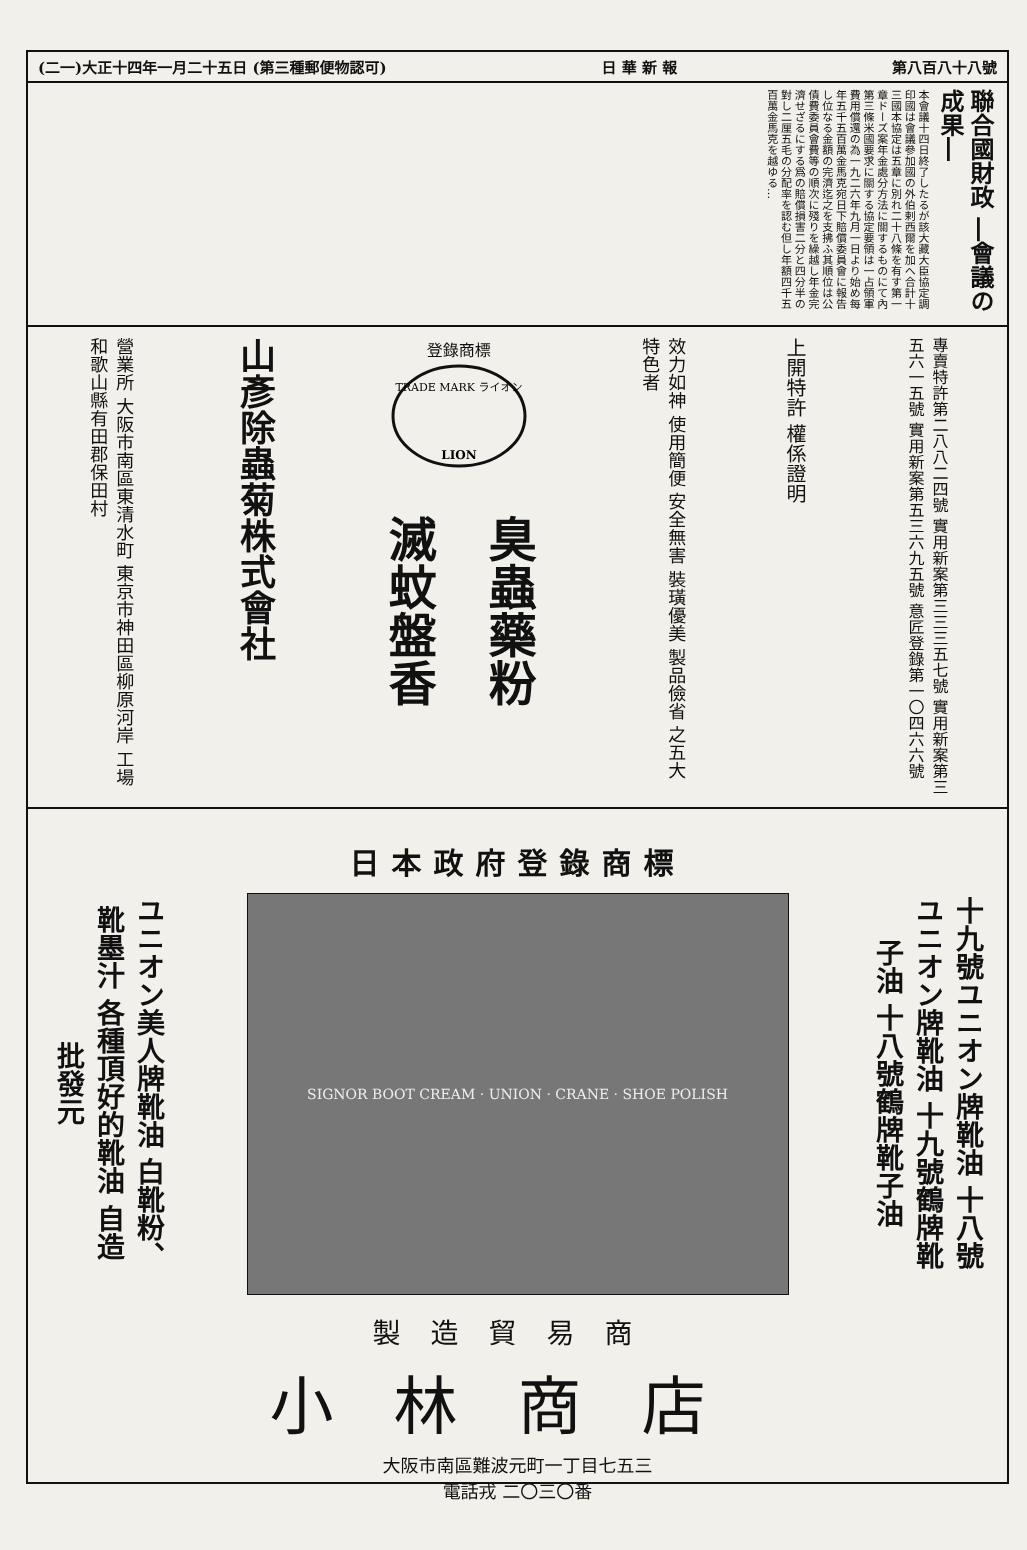(二一)大正十四年一月二十五日 (第三種郵便物認可) 日 華 新 報 第八百八十八號
聯合國財政 ―會議の成果―
本會議十四日終了したるが該大藏大臣協定調印國は會議參加國の外伯剌西爾を加へ合計十三國本協定は五章に別れ二十八條を有す第一章ドーズ案年金處分方法に關するものにて內第三條米國要求に關する協定要領は一占領軍費用償還の為一九二六年九月一日より始め每年五千五百萬金馬克宛日下賠償委員會に報告し位なる金額の完濟迄之を支拂ふ其順位は公債費委員會費等の順次に殘りを繰越し年金完濟せざるにする爲の賠償損害二分と四分半の對し二厘五毛の分配率を認む但し年額四千五百萬金馬克を越ゆる…
專賣特許第二八八二四號 實用新案第三三三五七號 實用新案第三五六一五號 實用新案第五三六九五號 意匠登錄第一〇四六六號
上開特許 權係證明
效力如神 使用簡便 安全無害 裝璜優美 製品儉省 之五大特色者
登錄商標
TRADE MARK ライオン
LION
臭蟲藥粉
滅蚊盤香
山彥除蟲菊株式會社
營業所 大阪市南區東清水町 東京市神田區柳原河岸 工場 和歌山縣有田郡保田村
日本政府登錄商標
十九號ユニオン牌靴油 十八號ユニオン牌靴油 十九號鶴牌靴子油 十八號鶴牌靴子油
SIGNOR BOOT CREAM · UNION · CRANE · SHOE POLISH
ユニオン美人牌靴油 白靴粉、靴墨汁 各種頂好的靴油 自造批發元
製造貿易商
小林商店
大阪市南區難波元町一丁目七五三
電話戎 二〇三〇番